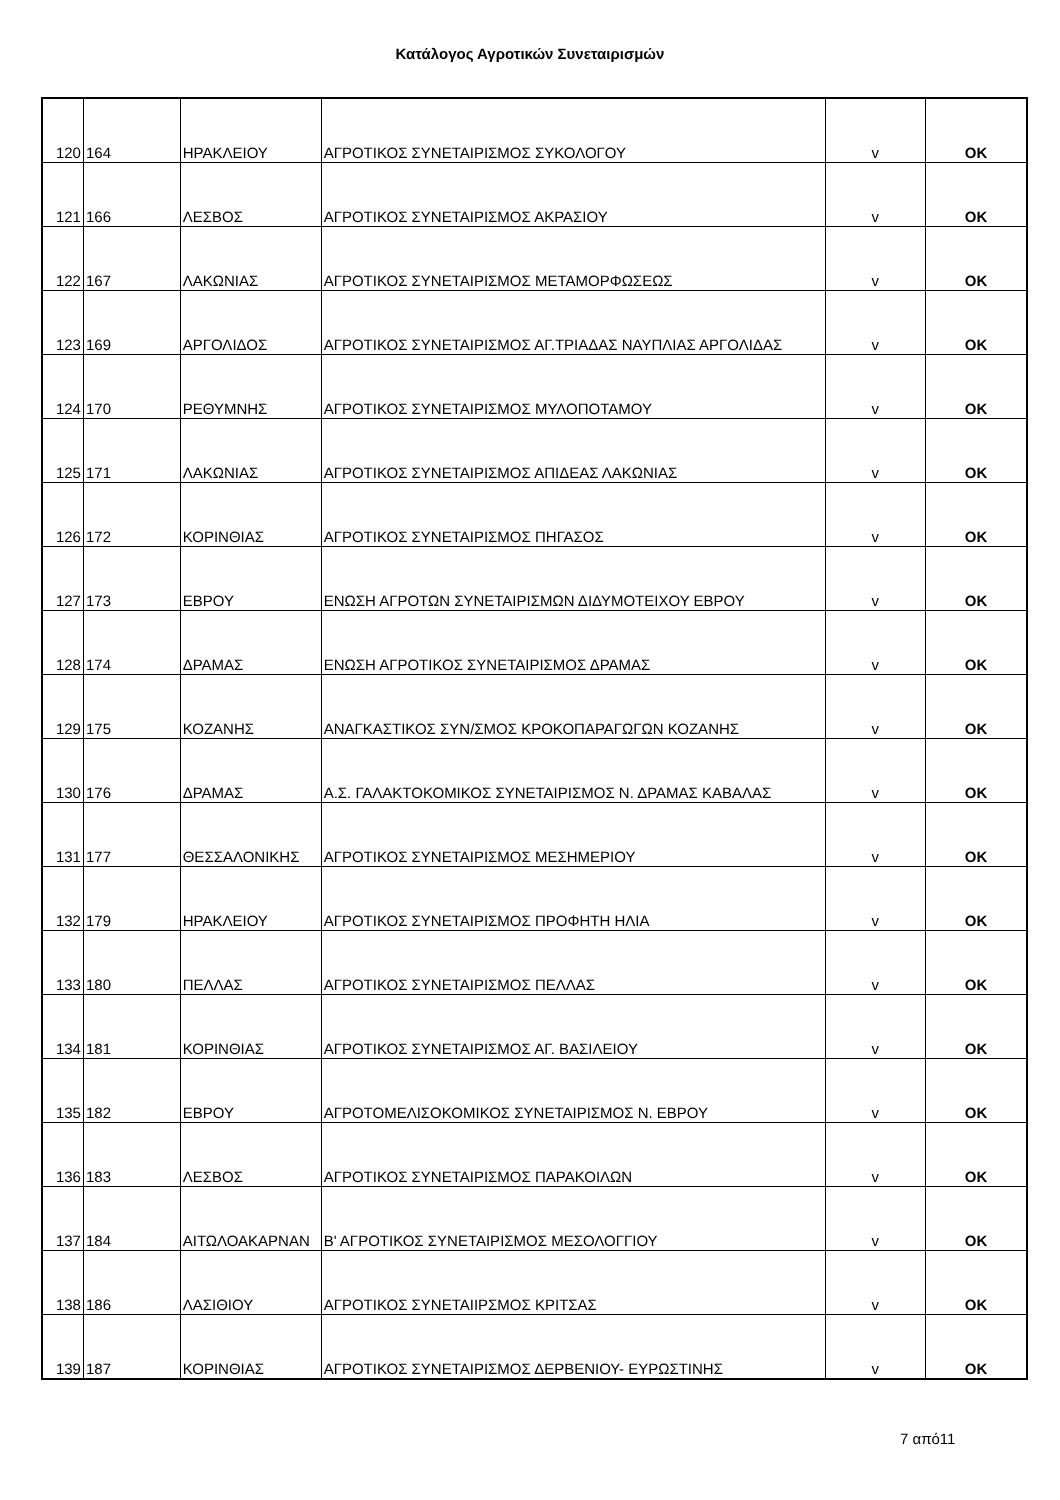Κατάλογος Αγροτικών Συνεταιρισμών
| 120 | 164 | ΗΡΑΚΛΕΙΟΥ | ΑΓΡΟΤΙΚΟΣ ΣΥΝΕΤΑΙΡΙΣΜΟΣ ΣΥΚΟΛΟΓΟΥ | v | OK |
| 121 | 166 | ΛΕΣΒΟΣ | ΑΓΡΟΤΙΚΟΣ ΣΥΝΕΤΑΙΡΙΣΜΟΣ ΑΚΡΑΣΙΟΥ | v | OK |
| 122 | 167 | ΛΑΚΩΝΙΑΣ | ΑΓΡΟΤΙΚΟΣ ΣΥΝΕΤΑΙΡΙΣΜΟΣ ΜΕΤΑΜΟΡΦΩΣΕΩΣ | v | OK |
| 123 | 169 | ΑΡΓΟΛΙΔΟΣ | ΑΓΡΟΤΙΚΟΣ ΣΥΝΕΤΑΙΡΙΣΜΟΣ ΑΓ.ΤΡΙΑΔΑΣ ΝΑΥΠΛΙΑΣ ΑΡΓΟΛΙΔΑΣ | v | OK |
| 124 | 170 | ΡΕΘΥΜΝΗΣ | ΑΓΡΟΤΙΚΟΣ ΣΥΝΕΤΑΙΡΙΣΜΟΣ ΜΥΛΟΠΟΤΑΜΟΥ | v | OK |
| 125 | 171 | ΛΑΚΩΝΙΑΣ | ΑΓΡΟΤΙΚΟΣ ΣΥΝΕΤΑΙΡΙΣΜΟΣ ΑΠΙΔΕΑΣ ΛΑΚΩΝΙΑΣ | v | OK |
| 126 | 172 | ΚΟΡΙΝΘΙΑΣ | ΑΓΡΟΤΙΚΟΣ ΣΥΝΕΤΑΙΡΙΣΜΟΣ ΠΗΓΑΣΟΣ | v | OK |
| 127 | 173 | ΕΒΡΟΥ | ΕΝΩΣΗ ΑΓΡΟΤΩΝ ΣΥΝΕΤΑΙΡΙΣΜΩΝ ΔΙΔΥΜΟΤΕΙΧΟΥ ΕΒΡΟΥ | v | OK |
| 128 | 174 | ΔΡΑΜΑΣ | ΕΝΩΣΗ ΑΓΡΟΤΙΚΟΣ ΣΥΝΕΤΑΙΡΙΣΜΟΣ ΔΡΑΜΑΣ | v | OK |
| 129 | 175 | ΚΟΖΑΝΗΣ | ΑΝΑΓΚΑΣΤΙΚΟΣ ΣΥΝ/ΣΜΟΣ ΚΡΟΚΟΠΑΡΑΓΩΓΩΝ ΚΟΖΑΝΗΣ | v | OK |
| 130 | 176 | ΔΡΑΜΑΣ | Α.Σ. ΓΑΛΑΚΤΟΚΟΜΙΚΟΣ ΣΥΝΕΤΑΙΡΙΣΜΟΣ Ν. ΔΡΑΜΑΣ ΚΑΒΑΛΑΣ | v | OK |
| 131 | 177 | ΘΕΣΣΑΛΟΝΙΚΗΣ | ΑΓΡΟΤΙΚΟΣ ΣΥΝΕΤΑΙΡΙΣΜΟΣ ΜΕΣΗΜΕΡΙΟΥ | v | OK |
| 132 | 179 | ΗΡΑΚΛΕΙΟΥ | ΑΓΡΟΤΙΚΟΣ ΣΥΝΕΤΑΙΡΙΣΜΟΣ ΠΡΟΦΗΤΗ ΗΛΙΑ | v | OK |
| 133 | 180 | ΠΕΛΛΑΣ | ΑΓΡΟΤΙΚΟΣ ΣΥΝΕΤΑΙΡΙΣΜΟΣ ΠΕΛΛΑΣ | v | OK |
| 134 | 181 | ΚΟΡΙΝΘΙΑΣ | ΑΓΡΟΤΙΚΟΣ ΣΥΝΕΤΑΙΡΙΣΜΟΣ ΑΓ. ΒΑΣΙΛΕΙΟΥ | v | OK |
| 135 | 182 | ΕΒΡΟΥ | ΑΓΡΟΤΟΜΕΛΙΣΟΚΟΜΙΚΟΣ ΣΥΝΕΤΑΙΡΙΣΜΟΣ Ν. ΕΒΡΟΥ | v | OK |
| 136 | 183 | ΛΕΣΒΟΣ | ΑΓΡΟΤΙΚΟΣ ΣΥΝΕΤΑΙΡΙΣΜΟΣ ΠΑΡΑΚΟΙΛΩΝ | v | OK |
| 137 | 184 | ΑΙΤΩΛΟΑΚΑΡΝΑΝ | Β' ΑΓΡΟΤΙΚΟΣ ΣΥΝΕΤΑΙΡΙΣΜΟΣ ΜΕΣΟΛΟΓΓΙΟΥ | v | OK |
| 138 | 186 | ΛΑΣΙΘΙΟΥ | ΑΓΡΟΤΙΚΟΣ ΣΥΝΕΤΑΙΙΡΣΜΟΣ ΚΡΙΤΣΑΣ | v | OK |
| 139 | 187 | ΚΟΡΙΝΘΙΑΣ | ΑΓΡΟΤΙΚΟΣ ΣΥΝΕΤΑΙΡΙΣΜΟΣ ΔΕΡΒΕΝΙΟΥ- ΕΥΡΩΣΤΙΝΗΣ | v | OK |
7 από11